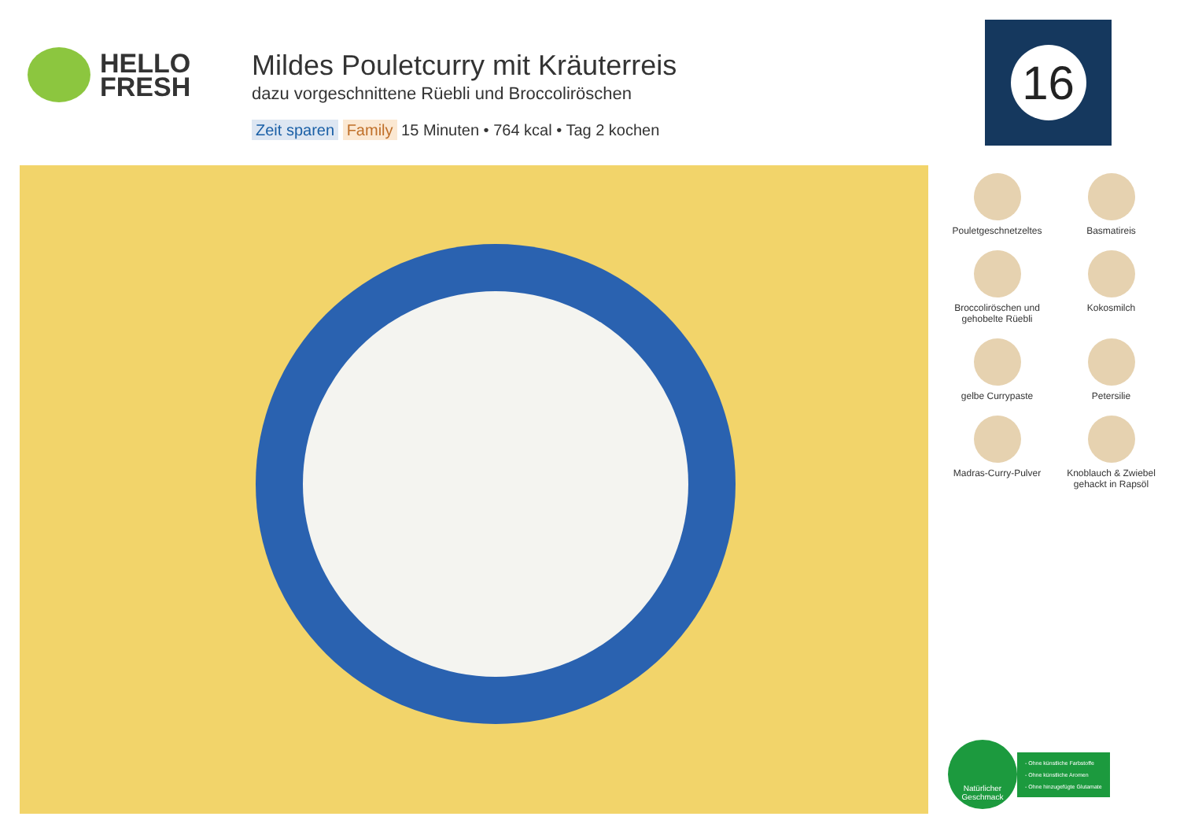HELLO
FRESH
Mildes Pouletcurry mit Kräuterreis
dazu vorgeschnittene Rüebli und Broccoliröschen
Zeit sparen Family 15 Minuten • 764 kcal • Tag 2 kochen
16
Pouletgeschnetzeltes
Basmatireis
Broccoliröschen und gehobelte Rüebli
Kokosmilch
gelbe Currypaste
Petersilie
Madras-Curry-Pulver
Knoblauch & Zwiebel gehackt in Rapsöl
Natürlicher
Geschmack
- Ohne künstliche Farbstoffe
- Ohne künstliche Aromen
- Ohne hinzugefügte Glutamate